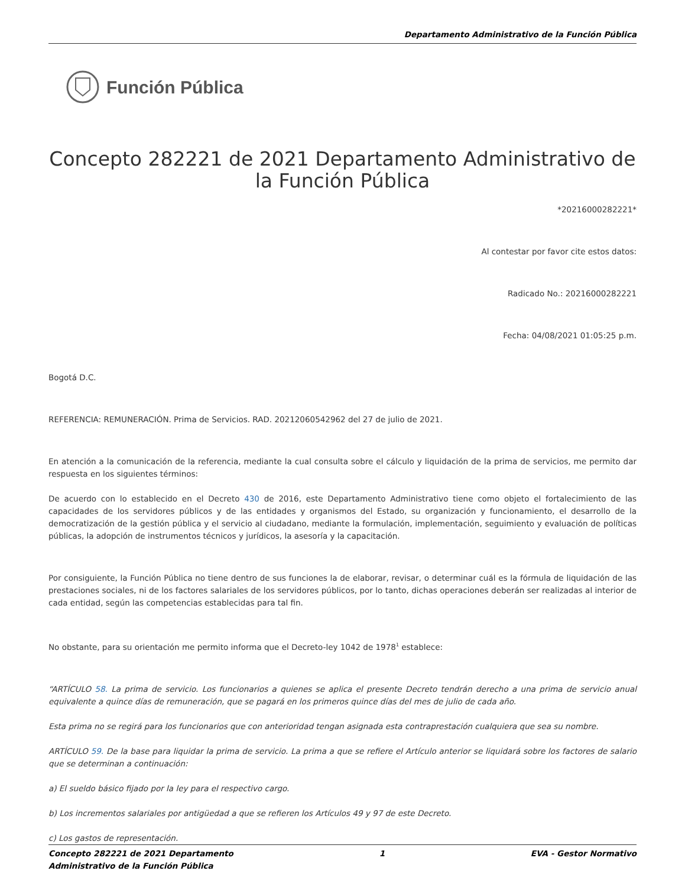Departamento Administrativo de la Función Pública
Función Pública
Concepto 282221 de 2021 Departamento Administrativo de la Función Pública
*20216000282221*
Al contestar por favor cite estos datos:
Radicado No.: 20216000282221
Fecha: 04/08/2021 01:05:25 p.m.
Bogotá D.C.
REFERENCIA: REMUNERACIÓN. Prima de Servicios. RAD. 20212060542962 del 27 de julio de 2021.
En atención a la comunicación de la referencia, mediante la cual consulta sobre el cálculo y liquidación de la prima de servicios, me permito dar respuesta en los siguientes términos:
De acuerdo con lo establecido en el Decreto 430 de 2016, este Departamento Administrativo tiene como objeto el fortalecimiento de las capacidades de los servidores públicos y de las entidades y organismos del Estado, su organización y funcionamiento, el desarrollo de la democratización de la gestión pública y el servicio al ciudadano, mediante la formulación, implementación, seguimiento y evaluación de políticas públicas, la adopción de instrumentos técnicos y jurídicos, la asesoría y la capacitación.
Por consiguiente, la Función Pública no tiene dentro de sus funciones la de elaborar, revisar, o determinar cuál es la fórmula de liquidación de las prestaciones sociales, ni de los factores salariales de los servidores públicos, por lo tanto, dichas operaciones deberán ser realizadas al interior de cada entidad, según las competencias establecidas para tal fin.
No obstante, para su orientación me permito informa que el Decreto-ley 1042 de 1978<sup>1</sup> establece:
“ARTÍCULO 58. La prima de servicio. Los funcionarios a quienes se aplica el presente Decreto tendrán derecho a una prima de servicio anual equivalente a quince días de remuneración, que se pagará en los primeros quince días del mes de julio de cada año.
Esta prima no se regirá para los funcionarios que con anterioridad tengan asignada esta contraprestación cualquiera que sea su nombre.
ARTÍCULO 59. De la base para liquidar la prima de servicio. La prima a que se refiere el Artículo anterior se liquidará sobre los factores de salario que se determinan a continuación:
a) El sueldo básico fijado por la ley para el respectivo cargo.
b) Los incrementos salariales por antigüedad a que se refieren los Artículos 49 y 97 de este Decreto.
c) Los gastos de representación.
Concepto 282221 de 2021 Departamento
Administrativo de la Función Pública 1 EVA - Gestor Normativo